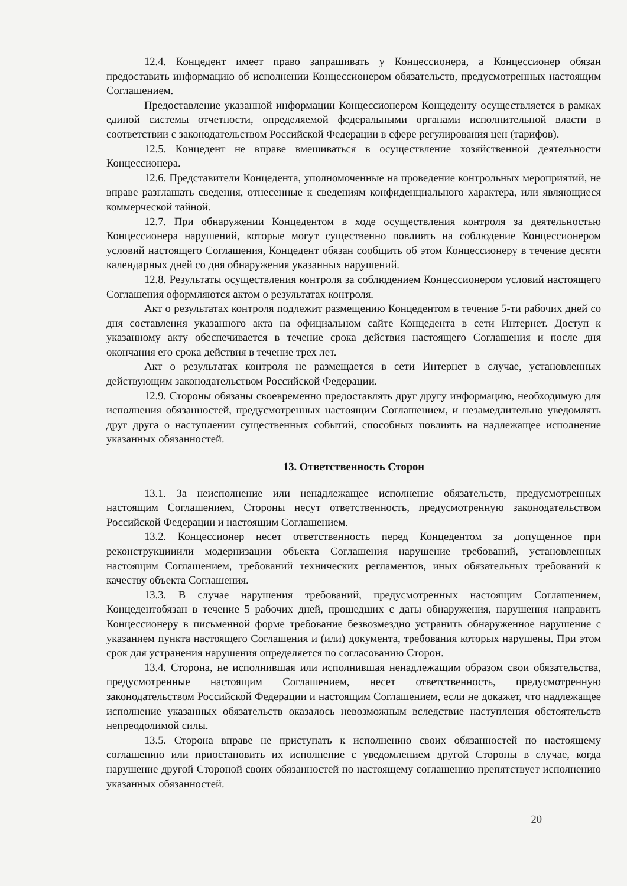12.4. Концедент имеет право запрашивать у Концессионера, а Концессионер обязан предоставить информацию об исполнении Концессионером обязательств, предусмотренных настоящим Соглашением.
Предоставление указанной информации Концессионером Концеденту осуществляется в рамках единой системы отчетности, определяемой федеральными органами исполнительной власти в соответствии с законодательством Российской Федерации в сфере регулирования цен (тарифов).
12.5. Концедент не вправе вмешиваться в осуществление хозяйственной деятельности Концессионера.
12.6. Представители Концедента, уполномоченные на проведение контрольных мероприятий, не вправе разглашать сведения, отнесенные к сведениям конфиденциального характера, или являющиеся коммерческой тайной.
12.7. При обнаружении Концедентом в ходе осуществления контроля за деятельностью Концессионера нарушений, которые могут существенно повлиять на соблюдение Концессионером условий настоящего Соглашения, Концедент обязан сообщить об этом Концессионеру в течение десяти календарных дней со дня обнаружения указанных нарушений.
12.8. Результаты осуществления контроля за соблюдением Концессионером условий настоящего Соглашения оформляются актом о результатах контроля.
Акт о результатах контроля подлежит размещению Концедентом в течение 5-ти рабочих дней со дня составления указанного акта на официальном сайте Концедента в сети Интернет. Доступ к указанному акту обеспечивается в течение срока действия настоящего Соглашения и после дня окончания его срока действия в течение трех лет.
Акт о результатах контроля не размещается в сети Интернет в случае, установленных действующим законодательством Российской Федерации.
12.9. Стороны обязаны своевременно предоставлять друг другу информацию, необходимую для исполнения обязанностей, предусмотренных настоящим Соглашением, и незамедлительно уведомлять друг друга о наступлении существенных событий, способных повлиять на надлежащее исполнение указанных обязанностей.
13. Ответственность Сторон
13.1. За неисполнение или ненадлежащее исполнение обязательств, предусмотренных настоящим Соглашением, Стороны несут ответственность, предусмотренную законодательством Российской Федерации и настоящим Соглашением.
13.2. Концессионер несет ответственность перед Концедентом за допущенное при реконструкцииили модернизации объекта Соглашения нарушение требований, установленных настоящим Соглашением, требований технических регламентов, иных обязательных требований к качеству объекта Соглашения.
13.3. В случае нарушения требований, предусмотренных настоящим Соглашением, Концедентобязан в течение 5 рабочих дней, прошедших с даты обнаружения, нарушения направить Концессионеру в письменной форме требование безвозмездно устранить обнаруженное нарушение с указанием пункта настоящего Соглашения и (или) документа, требования которых нарушены. При этом срок для устранения нарушения определяется по согласованию Сторон.
13.4. Сторона, не исполнившая или исполнившая ненадлежащим образом свои обязательства, предусмотренные настоящим Соглашением, несет ответственность, предусмотренную законодательством Российской Федерации и настоящим Соглашением, если не докажет, что надлежащее исполнение указанных обязательств оказалось невозможным вследствие наступления обстоятельств непреодолимой силы.
13.5. Сторона вправе не приступать к исполнению своих обязанностей по настоящему соглашению или приостановить их исполнение с уведомлением другой Стороны в случае, когда нарушение другой Стороной своих обязанностей по настоящему соглашению препятствует исполнению указанных обязанностей.
20